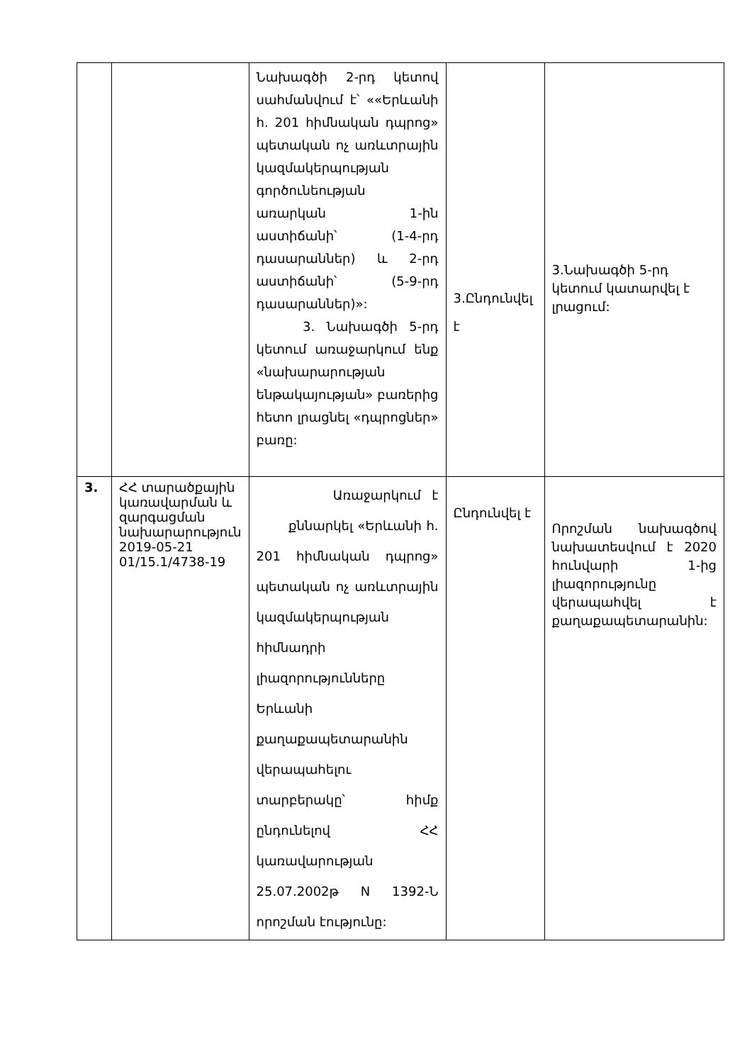| | | Նախագծի 2-րդ կետով սահմանվում է՝ ««Երևանի հ. 201 հիմնական դպրոց» պետական ոչ առևտրային կազմակերպության գործունեության առարկան 1-ին աստիճանի՝ (1-4-րդ դասարաններ) և 2-րդ աստիճանի՝ (5-9-րդ դասարաններ)»: 3. Նախագծի 5-րդ կետում առաջարկում ենք «նախարարության ենթակայության» բառերից հետո լրացնել «դպրոցներ» բառը: | 3.Ընդունվել է | 3.Նախագծի 5-րդ կետում կատարվել է լրացում: |
| 3. | ՀՀ տարածքային կառավարման և զարգացման նախարարություն 2019-05-21 01/15.1/4738-19 | Առաջարկում է քննարկել «Երևանի հ. 201 հիմնական դպրոց» պետական ոչ առևտրային կազմակերպության հիմնադրի լիազորությունները Երևանի քաղաքապետարանին վերապահելու տարբերակը՝ հիմք ընդունելով ՀՀ կառավարության 25.07.2002թ N 1392-Ն որոշման էությունը: | Ընդունվել է | Որոշման նախագծով նախատեսվում է 2020 հունվարի 1-ից լիազորությունը վերապահվել է քաղաքապետարանին: |